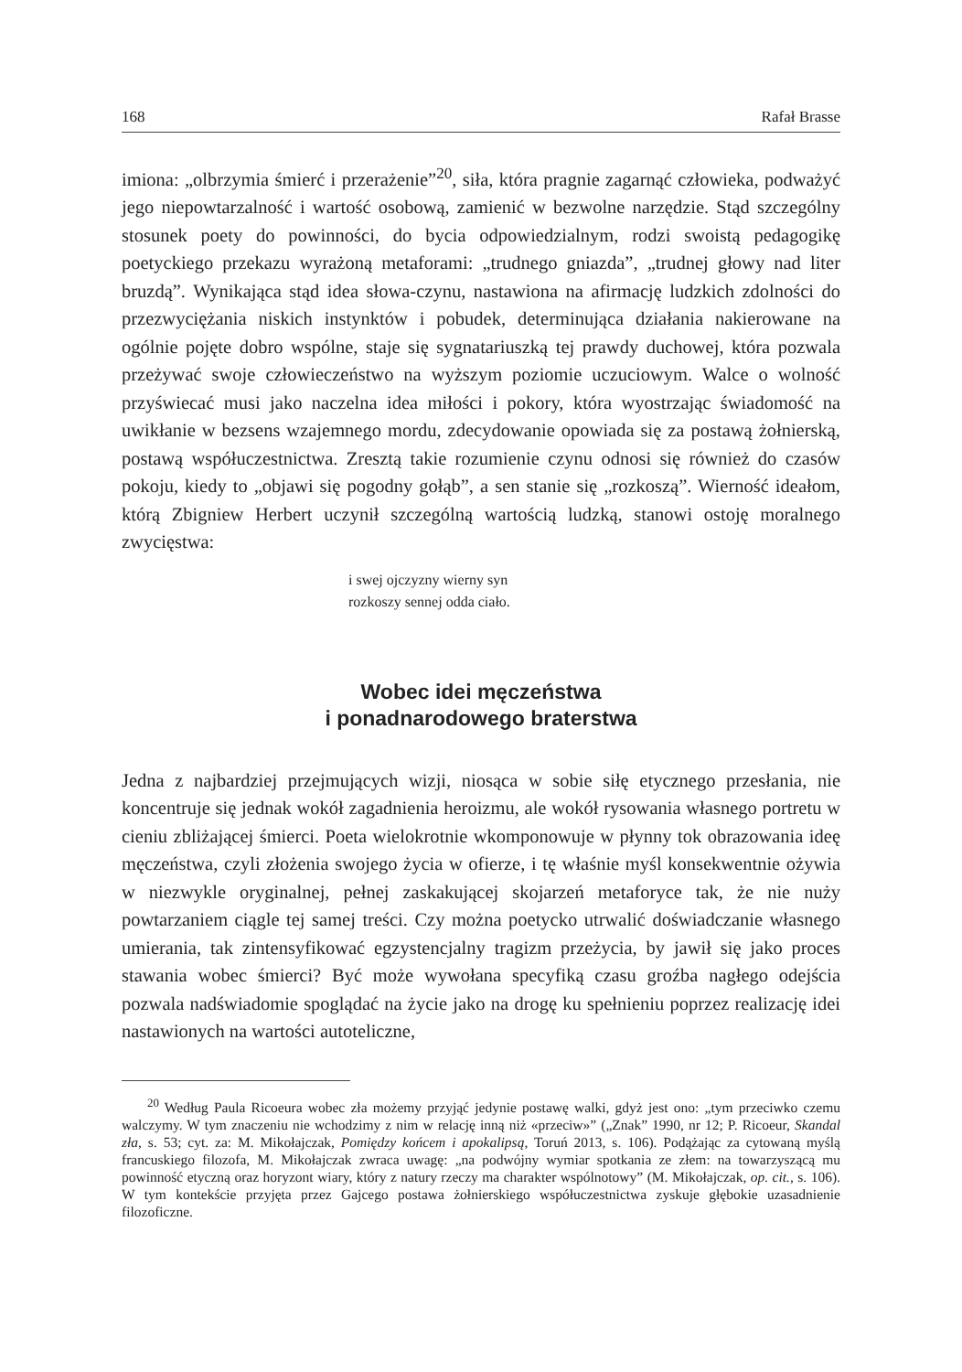168 Rafał Brasse
imiona: „olbrzymia śmierć i przerażenie”<sup>20</sup>, siła, która pragnie zagarnąć człowieka, podważyć jego niepowtarzalność i wartość osobową, zamienić w bezwolne narzędzie. Stąd szczególny stosunek poety do powinności, do bycia odpowiedzialnym, rodzi swoistą pedagogikę poetyckiego przekazu wyrażoną metaforami: „trudnego gniazda”, „trudnej głowy nad liter bruzdą”. Wynikająca stąd idea słowa-czynu, nastawiona na afirmację ludzkich zdolności do przezwyciężania niskich instynktów i pobudek, determinująca działania nakierowane na ogólnie pojęte dobro wspólne, staje się sygnatariuszką tej prawdy duchowej, która pozwala przeżywać swoje człowieczeństwo na wyższym poziomie uczuciowym. Walce o wolność przyświecać musi jako naczelna idea miłości i pokory, która wyostrzając świadomość na uwikłanie w bezsens wzajemnego mordu, zdecydowanie opowiada się za postawą żołnierską, postawą współuczestnictwa. Zresztą takie rozumienie czynu odnosi się również do czasów pokoju, kiedy to „objawi się pogodny gołąb”, a sen stanie się „rozkoszą”. Wierność ideałom, którą Zbigniew Herbert uczynił szczególną wartością ludzką, stanowi ostoję moralnego zwycięstwa:
i swej ojczyzny wierny syn
rozkoszy sennej odda ciało.
Wobec idei męczeństwa
i ponadnarodowego braterstwa
Jedna z najbardziej przejmujących wizji, niosąca w sobie siłę etycznego przesłania, nie koncentruje się jednak wokół zagadnienia heroizmu, ale wokół rysowania własnego portretu w cieniu zbliżającej śmierci. Poeta wielokrotnie wkomponowuje w płynny tok obrazowania ideę męczeństwa, czyli złożenia swojego życia w ofierze, i tę właśnie myśl konsekwentnie ożywia w niezwykle oryginalnej, pełnej zaskakującej skojarzeń metaforyce tak, że nie nuży powtarzaniem ciągle tej samej treści. Czy można poetycko utrwalić doświadczanie własnego umierania, tak zintensyfikować egzystencjalny tragizm przeżycia, by jawił się jako proces stawania wobec śmierci? Być może wywołana specyfiką czasu groźba nagłego odejścia pozwala nadświadomie spoglądać na życie jako na drogę ku spełnieniu poprzez realizację idei nastawionych na wartości autoteliczne,
<sup>20</sup> Według Paula Ricoeura wobec zła możemy przyjąć jedynie postawę walki, gdyż jest ono: „tym przeciwko czemu walczymy. W tym znaczeniu nie wchodzimy z nim w relację inną niż «przeciw»” („Znak” 1990, nr 12; P. Ricoeur, Skandal zła, s. 53; cyt. za: M. Mikołajczak, Pomiędzy końcem i apokalipsą, Toruń 2013, s. 106). Podążając za cytowaną myślą francuskiego filozofa, M. Mikołajczak zwraca uwagę: „na podwójny wymiar spotkania ze złem: na towarzyszącą mu powinność etyczną oraz horyzont wiary, który z natury rzeczy ma charakter wspólnotowy” (M. Mikołajczak, op. cit., s. 106). W tym kontekście przyjęta przez Gajcego postawa żołnierskiego współuczestnictwa zyskuje głębokie uzasadnienie filozoficzne.